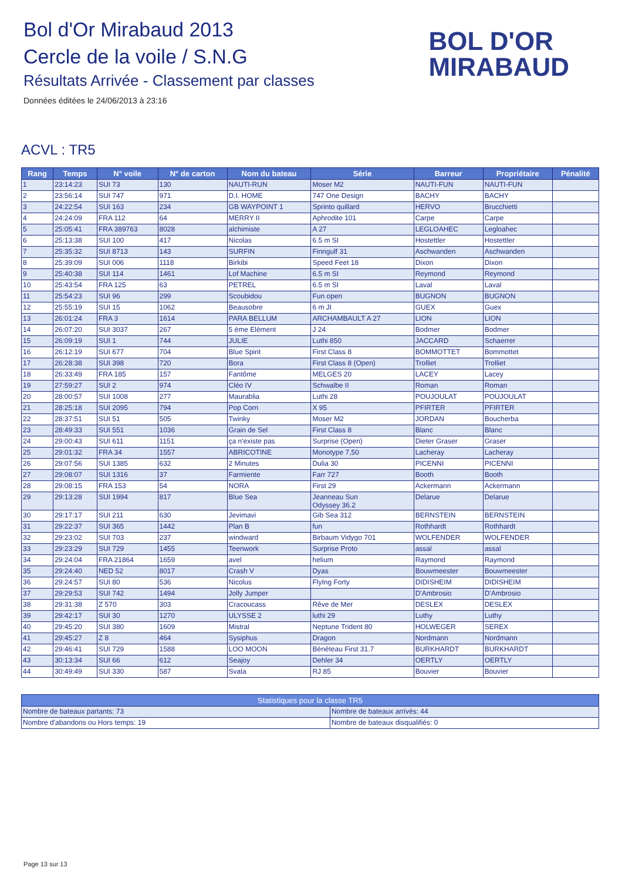Bol d'Or Mirabaud 2013
Cercle de la voile / S.N.G
Résultats Arrivée - Classement par classes
Données éditées le 24/06/2013 à 23:16
BOL D'OR
MIRABAUD
ACVL : TR5
| Rang | Temps | N° voile | N° de carton | Nom du bateau | Série | Barreur | Propriétaire | Pénalité |
| --- | --- | --- | --- | --- | --- | --- | --- | --- |
| 1 | 23:14:23 | SUI 73 | 130 | NAUTI-RUN | Moser M2 | NAUTI-FUN | NAUTI-FUN | |
| 2 | 23:56:14 | SUI 747 | 971 | D.I. HOME | 747 One Design | BACHY | BACHY | |
| 3 | 24:22:54 | SUI 163 | 234 | GB WAYPOINT 1 | Sprinto quillard | HERVO | Brucchietti | |
| 4 | 24:24:09 | FRA 112 | 64 | MERRY II | Aphrodite 101 | Carpe | Carpe | |
| 5 | 25:05:41 | FRA 389763 | 8028 | alchimiste | A 27 | LEGLOAHEC | Legloahec | |
| 6 | 25:13:38 | SUI 100 | 417 | Nicolas | 6.5 m SI | Hostettler | Hostettler | |
| 7 | 25:35:32 | SUI 8713 | 143 | SURFIN | Finngulf 31 | Aschwanden | Aschwanden | |
| 8 | 25:39:09 | SUI 006 | 1118 | Birkibi | Speed Feet 18 | Dixon | Dixon | |
| 9 | 25:40:38 | SUI 114 | 1461 | Lof Machine | 6.5 m SI | Reymond | Reymond | |
| 10 | 25:43:54 | FRA 125 | 63 | PETREL | 6.5 m SI | Laval | Laval | |
| 11 | 25:54:23 | SUI 96 | 299 | Scoubidou | Fun open | BUGNON | BUGNON | |
| 12 | 25:55:19 | SUI 15 | 1062 | Beausobre | 6 m JI | GUEX | Guex | |
| 13 | 26:01:24 | FRA 3 | 1614 | PARA BELLUM | ARCHAMBAULT A 27 | LION | LION | |
| 14 | 26:07:20 | SUI 3037 | 267 | 5 ème Elément | J 24 | Bodmer | Bodmer | |
| 15 | 26:09:19 | SUI 1 | 744 | JULIE | Luthi 850 | JACCARD | Schaerrer | |
| 16 | 26:12:19 | SUI 677 | 704 | Blue Spirit | First Class 8 | BOMMOTTET | Bommottet | |
| 17 | 26:28:38 | SUI 398 | 720 | Bora | First Class 8 (Open) | Trolliet | Trolliet | |
| 18 | 26:33:49 | FRA 185 | 157 | Fantôme | MELGES 20 | LACEY | Lacey | |
| 19 | 27:59:27 | SUI 2 | 974 | Cléo IV | Schwalbe II | Roman | Roman | |
| 20 | 28:00:57 | SUI 1008 | 277 | Maurablia | Luthi 28 | POUJOULAT | POUJOULAT | |
| 21 | 28:25:18 | SUI 2095 | 794 | Pop Corn | X 95 | PFIRTER | PFIRTER | |
| 22 | 28:37:51 | SUI 51 | 505 | Twinky | Moser M2 | JORDAN | Boucherba | |
| 23 | 28:49:33 | SUI 551 | 1036 | Grain de Sel | First Class 8 | Blanc | Blanc | |
| 24 | 29:00:43 | SUI 611 | 1151 | ça n'existe pas | Surprise (Open) | Dieter Graser | Graser | |
| 25 | 29:01:32 | FRA 34 | 1557 | ABRICOTINE | Monotype 7,50 | Lacheray | Lacheray | |
| 26 | 29:07:56 | SUI 1385 | 632 | 2 Minutes | Dulia 30 | PICENNI | PICENNI | |
| 27 | 29:08:07 | SUI 1316 | 37 | Farmiente | Farr 727 | Booth | Booth | |
| 28 | 29:08:15 | FRA 153 | 54 | NORA | First 29 | Ackermann | Ackermann | |
| 29 | 29:13:28 | SUI 1994 | 817 | Blue Sea | Jeanneau Sun Odyssey 36.2 | Delarue | Delarue | |
| 30 | 29:17:17 | SUI 211 | 630 | Jevimavi | Gib Sea 312 | BERNSTEIN | BERNSTEIN | |
| 31 | 29:22:37 | SUI 365 | 1442 | Plan B | fun | Rothhardt | Rothhardt | |
| 32 | 29:23:02 | SUI 703 | 237 | windward | Birbaum Vidygo 701 | WOLFENDER | WOLFENDER | |
| 33 | 29:23:29 | SUI 729 | 1455 | Teenwork | Surprise Proto | assal | assal | |
| 34 | 29:24:04 | FRA 21864 | 1659 | avel | helium | Raymond | Raymond | |
| 35 | 29:24:40 | NED 52 | 8017 | Crash V | Dyas | Bouwmeester | Bouwmeester | |
| 36 | 29:24:57 | SUI 80 | 536 | Nicolus | FlyIng Forty | DIDISHEIM | DIDISHEIM | |
| 37 | 29:29:53 | SUI 742 | 1494 | Jolly Jumper | | D'Ambrosio | D'Ambrosio | |
| 38 | 29:31:38 | Z 570 | 303 | Cracoucass | Rêve de Mer | DESLEX | DESLEX | |
| 39 | 29:42:17 | SUI 30 | 1270 | ULYSSE 2 | luthi 29 | Luthy | Luthy | |
| 40 | 29:45:20 | SUI 380 | 1609 | Mistral | Neptune Trident 80 | HOLWEGER | SEREX | |
| 41 | 29:45:27 | Z 8 | 464 | Sysiphus | Dragon | Nordmann | Nordmann | |
| 42 | 29:46:41 | SUI 729 | 1588 | LOO MOON | Bénéteau First 31.7 | BURKHARDT | BURKHARDT | |
| 43 | 30:13:34 | SUI 66 | 612 | Seajoy | Dehler 34 | OERTLY | OERTLY | |
| 44 | 30:49:49 | SUI 330 | 587 | Svala | RJ 85 | Bouvier | Bouvier | |
| Statistiques pour la classe TR5 | |
| --- | --- |
| Nombre de bateaux partants: 73 | Nombre de bateaux arrivés: 44 |
| Nombre d'abandons ou Hors temps: 19 | Nombre de bateaux disqualifiés: 0 |
Page 13 sur 13